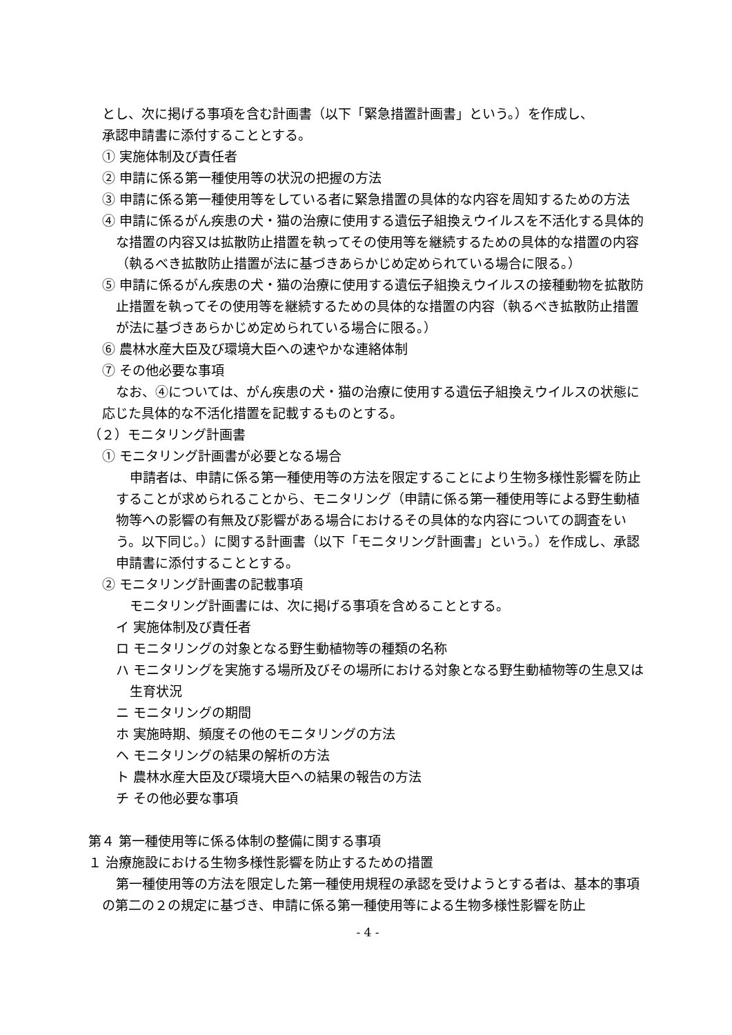とし、次に掲げる事項を含む計画書（以下「緊急措置計画書」という。）を作成し、
承認申請書に添付することとする。
① 実施体制及び責任者
② 申請に係る第一種使用等の状況の把握の方法
③ 申請に係る第一種使用等をしている者に緊急措置の具体的な内容を周知するための方法
④ 申請に係るがん疾患の犬・猫の治療に使用する遺伝子組換えウイルスを不活化する具体的な措置の内容又は拡散防止措置を執ってその使用等を継続するための具体的な措置の内容（執るべき拡散防止措置が法に基づきあらかじめ定められている場合に限る。）
⑤ 申請に係るがん疾患の犬・猫の治療に使用する遺伝子組換えウイルスの接種動物を拡散防止措置を執ってその使用等を継続するための具体的な措置の内容（執るべき拡散防止措置が法に基づきあらかじめ定められている場合に限る。）
⑥ 農林水産大臣及び環境大臣への速やかな連絡体制
⑦ その他必要な事項
なお、④については、がん疾患の犬・猫の治療に使用する遺伝子組換えウイルスの状態に応じた具体的な不活化措置を記載するものとする。
（２）モニタリング計画書
① モニタリング計画書が必要となる場合
申請者は、申請に係る第一種使用等の方法を限定することにより生物多様性影響を防止することが求められることから、モニタリング（申請に係る第一種使用等による野生動植物等への影響の有無及び影響がある場合におけるその具体的な内容についての調査をいう。以下同じ。）に関する計画書（以下「モニタリング計画書」という。）を作成し、承認申請書に添付することとする。
② モニタリング計画書の記載事項
モニタリング計画書には、次に掲げる事項を含めることとする。
イ 実施体制及び責任者
ロ モニタリングの対象となる野生動植物等の種類の名称
ハ モニタリングを実施する場所及びその場所における対象となる野生動植物等の生息又は生育状況
ニ モニタリングの期間
ホ 実施時期、頻度その他のモニタリングの方法
ヘ モニタリングの結果の解析の方法
ト 農林水産大臣及び環境大臣への結果の報告の方法
チ その他必要な事項
第４ 第一種使用等に係る体制の整備に関する事項
１ 治療施設における生物多様性影響を防止するための措置
第一種使用等の方法を限定した第一種使用規程の承認を受けようとする者は、基本的事項の第二の２の規定に基づき、申請に係る第一種使用等による生物多様性影響を防止
- 4 -